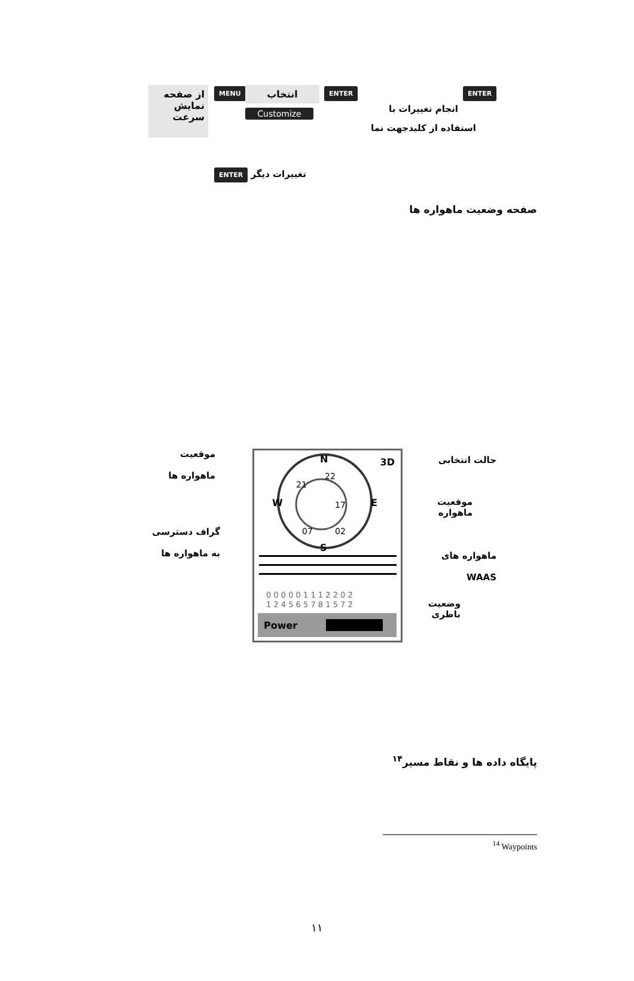از صفحه نمایش سرعت
MENU انتخاب
Customize
ENTER ENTER
انجام تغییرات با
استفاده از کلیدجهت نما
تغییرات دیگر ENTER
صفحه وضعیت ماهواره ها
3D
N
S
W
E
21
22
17
07
02
0 0 0 0 0 1 1 1 2 2 0 2
1 2 4 5 6 5 7 8 1 5 7 2
Power
موقعیت
ماهواره ها
حالت انتخابی
موقعیت
ماهواره
گراف دسترسی
به ماهواره ها
ماهواره های
WAAS
وضعیت
باطری
پایگاه داده ها و نقاط مسیر<sup>۱۴</sup>
<sup>14</sup> Waypoints
۱۱